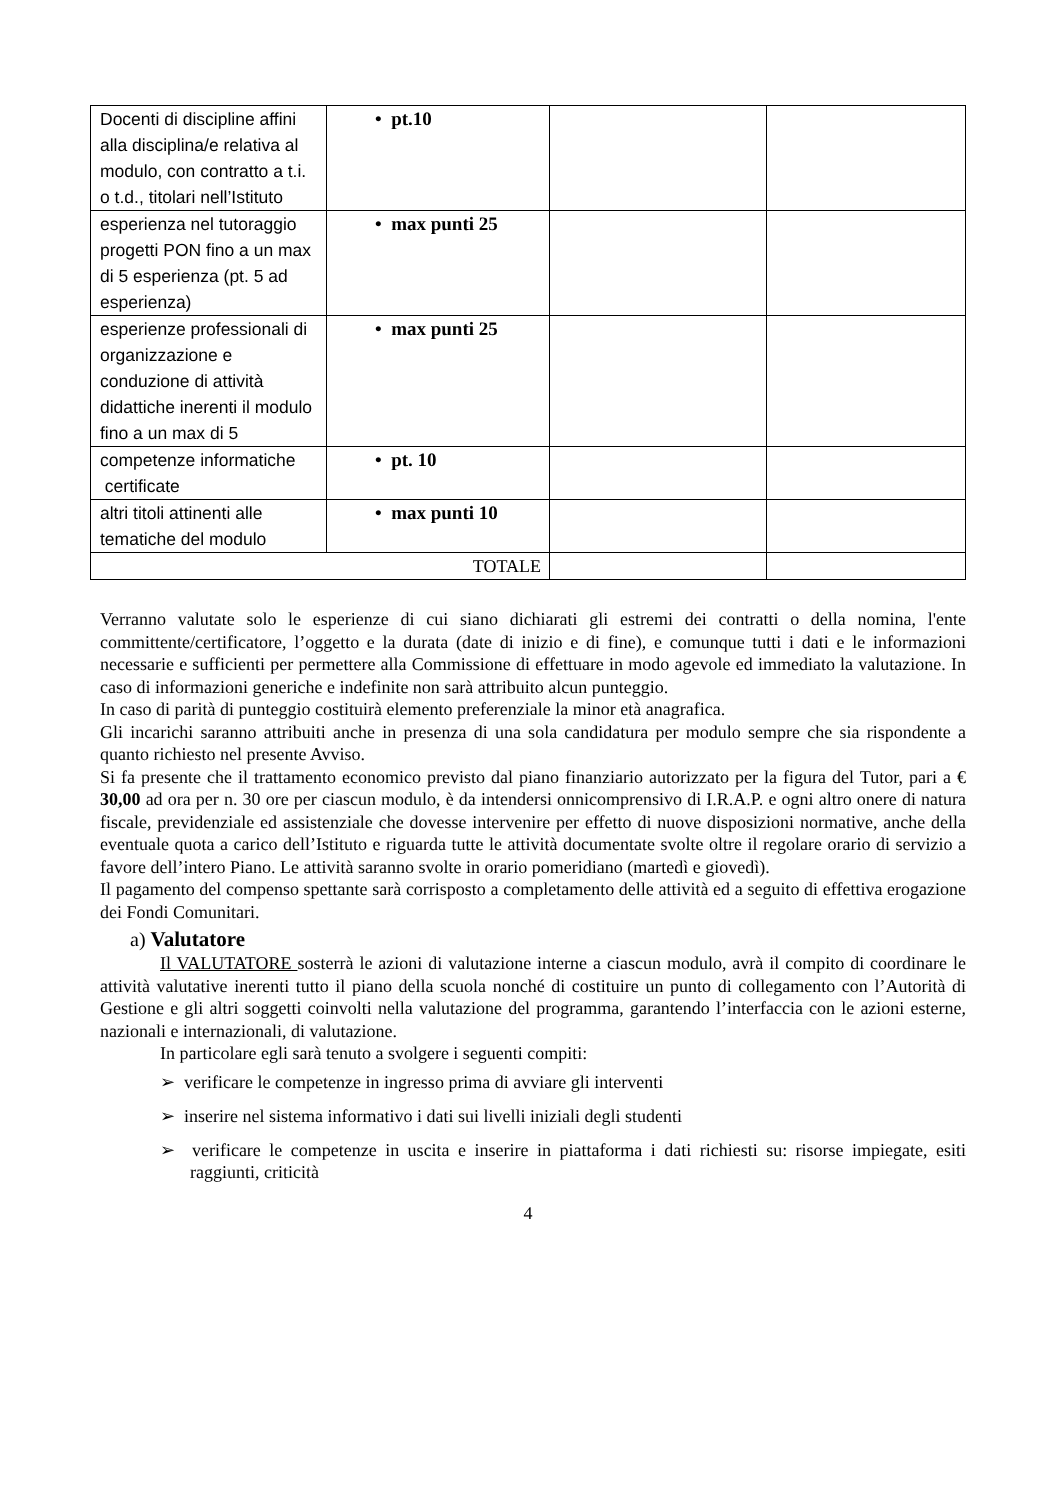| Docenti di discipline affini alla disciplina/e relativa al modulo, con contratto a t.i. o t.d., titolari nell’Istituto | • pt.10 | | |
| esperienza nel tutoraggio progetti PON fino a un max di 5 esperienza (pt. 5 ad esperienza) | • max punti 25 | | |
| esperienze professionali di organizzazione e conduzione di attività didattiche inerenti il modulo fino a un max di 5 | • max punti 25 | | |
| competenze informatiche certificate | • pt. 10 | | |
| altri titoli attinenti alle tematiche del modulo | • max punti 10 | | |
| TOTALE | | | |
Verranno valutate solo le esperienze di cui siano dichiarati gli estremi dei contratti o della nomina, l'ente committente/certificatore, l’oggetto e la durata (date di inizio e di fine), e comunque tutti i dati e le informazioni necessarie e sufficienti per permettere alla Commissione di effettuare in modo agevole ed immediato la valutazione. In caso di informazioni generiche e indefinite non sarà attribuito alcun punteggio.
In caso di parità di punteggio costituirà elemento preferenziale la minor età anagrafica.
Gli incarichi saranno attribuiti anche in presenza di una sola candidatura per modulo sempre che sia rispondente a quanto richiesto nel presente Avviso.
Si fa presente che il trattamento economico previsto dal piano finanziario autorizzato per la figura del Tutor, pari a € 30,00 ad ora per n. 30 ore per ciascun modulo, è da intendersi onnicomprensivo di I.R.A.P. e ogni altro onere di natura fiscale, previdenziale ed assistenziale che dovesse intervenire per effetto di nuove disposizioni normative, anche della eventuale quota a carico dell’Istituto e riguarda tutte le attività documentate svolte oltre il regolare orario di servizio a favore dell’intero Piano. Le attività saranno svolte in orario pomeridiano (martedì e giovedì).
Il pagamento del compenso spettante sarà corrisposto a completamento delle attività ed a seguito di effettiva erogazione dei Fondi Comunitari.
a) Valutatore
Il VALUTATORE sosterrà le azioni di valutazione interne a ciascun modulo, avrà il compito di coordinare le attività valutative inerenti tutto il piano della scuola nonché di costituire un punto di collegamento con l’Autorità di Gestione e gli altri soggetti coinvolti nella valutazione del programma, garantendo l’interfaccia con le azioni esterne, nazionali e internazionali, di valutazione.
In particolare egli sarà tenuto a svolgere i seguenti compiti:
➢ verificare le competenze in ingresso prima di avviare gli interventi
➢ inserire nel sistema informativo i dati sui livelli iniziali degli studenti
➢ verificare le competenze in uscita e inserire in piattaforma i dati richiesti su: risorse impiegate, esiti raggiunti, criticità
4